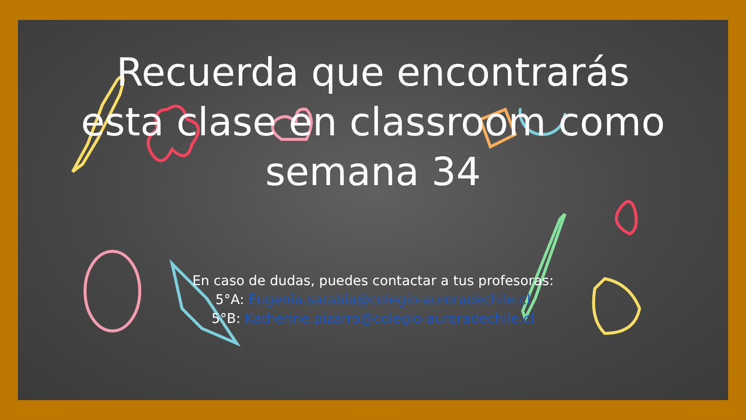Recuerda que encontrarás esta clase en classroom como semana 34
En caso de dudas, puedes contactar a tus profesoras:
5°A: Eugenia.sarabia@colegio-auroradechile.cl
5°B: Katherine.pizarro@colegio-auroradechile.cl